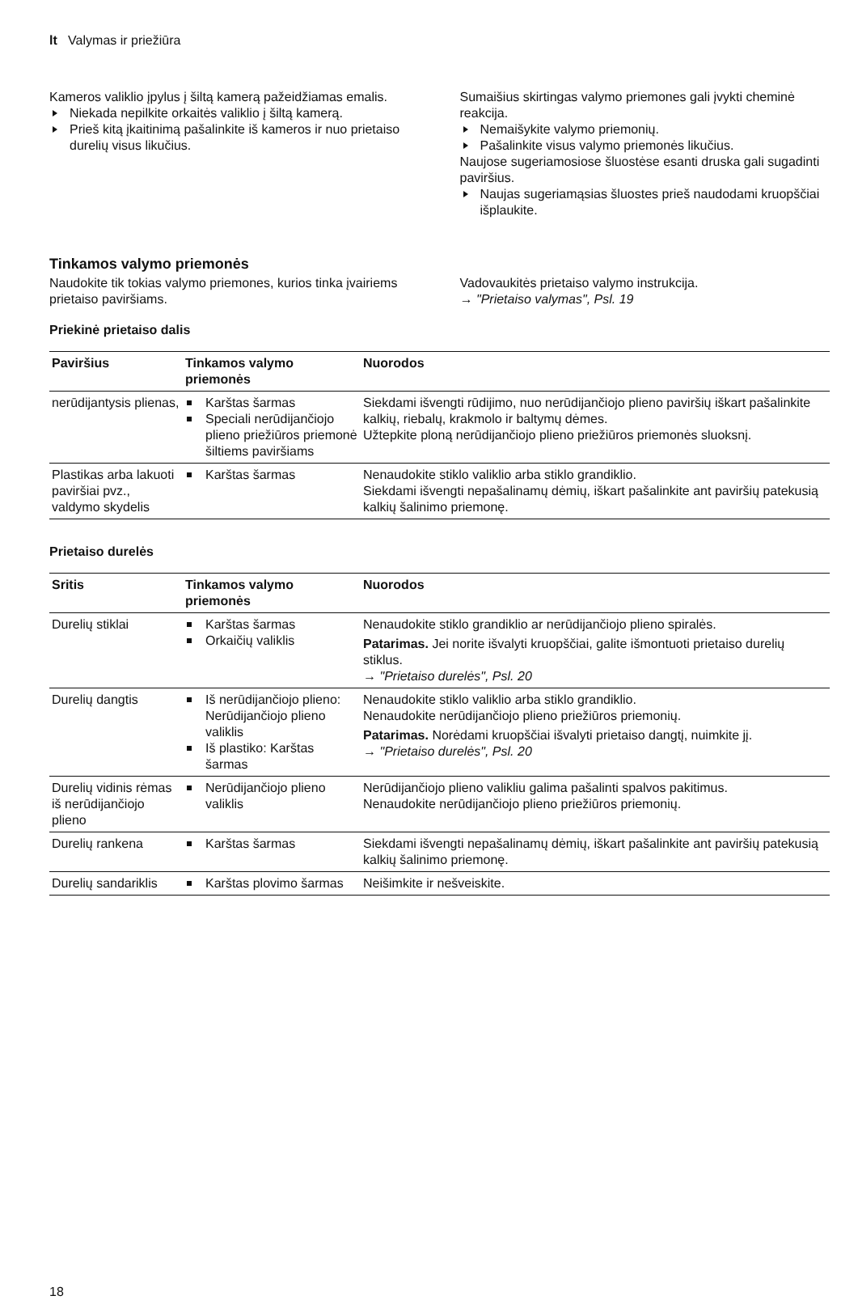lt Valymas ir priežiūra
Kameros valiklio įpylus į šiltą kamerą pažeidžiamas emalis.
Niekada nepilkite orkaitės valiklio į šiltą kamerą.
Prieš kitą įkaitinimą pašalinkite iš kameros ir nuo prietaiso durelių visus likučius.
Sumaišius skirtingas valymo priemones gali įvykti cheminė reakcija.
Nemaišykite valymo priemonių.
Pašalinkite visus valymo priemonės likučius.
Naujose sugeriamosiose šluostėse esanti druska gali sugadinti paviršius.
Naujas sugeriamąsias šluostes prieš naudodami kruopščiai išplaukite.
Tinkamos valymo priemonės
Naudokite tik tokias valymo priemones, kurios tinka įvairiems prietaiso paviršiams.
Vadovaukitės prietaiso valymo instrukcija.
→ "Prietaiso valymas", Psl. 19
Priekinė prietaiso dalis
| Paviršius | Tinkamos valymo priemonės | Nuorodos |
| --- | --- | --- |
| nerūdijantysis plienas, | Karštas šarmas Speciali nerūdijančiojo plieno priežiūros priemonė šiltiems paviršiams | Siekdami išvengti rūdijimo, nuo nerūdijančiojo plieno paviršių iškart pašalinkite kalkių, riebalų, krakmolo ir baltymų dėmes. Užtepkite ploną nerūdijančiojo plieno priežiūros priemonės sluoksnį. |
| Plastikas arba lakuoti paviršiai pvz., valdymo skydelis | Karštas šarmas | Nenaudokite stiklo valiklio arba stiklo grandiklio. Siekdami išvengti nepašalinamų dėmių, iškart pašalinkite ant paviršių patekusią kalkių šalinimo priemonę. |
Prietaiso durelės
| Sritis | Tinkamos valymo priemonės | Nuorodos |
| --- | --- | --- |
| Durelių stiklai | Karštas šarmas Orkaičių valiklis | Nenaudokite stiklo grandiklio ar nerūdijančiojo plieno spiralės. Patarimas. Jei norite išvalyti kruopščiai, galite išmontuoti prietaiso durelių stiklus. → "Prietaiso durelės", Psl. 20 |
| Durelių dangtis | Iš nerūdijančiojo plieno: Nerūdijančiojo plieno valiklis Iš plastiko: Karštas šarmas | Nenaudokite stiklo valiklio arba stiklo grandiklio. Nenaudokite nerūdijančiojo plieno priežiūros priemonių. Patarimas. Norėdami kruopščiai išvalyti prietaiso dangtį, nuimkite jį. → "Prietaiso durelės", Psl. 20 |
| Durelių vidinis rėmas iš nerūdijančiojo plieno | Nerūdijančiojo plieno valiklis | Nerūdijančiojo plieno valikliu galima pašalinti spalvos pakitimus. Nenaudokite nerūdijančiojo plieno priežiūros priemonių. |
| Durelių rankena | Karštas šarmas | Siekdami išvengti nepašalinamų dėmių, iškart pašalinkite ant paviršių patekusią kalkių šalinimo priemonę. |
| Durelių sandariklis | Karštas plovimo šarmas | Neišimkite ir nešveiskite. |
18